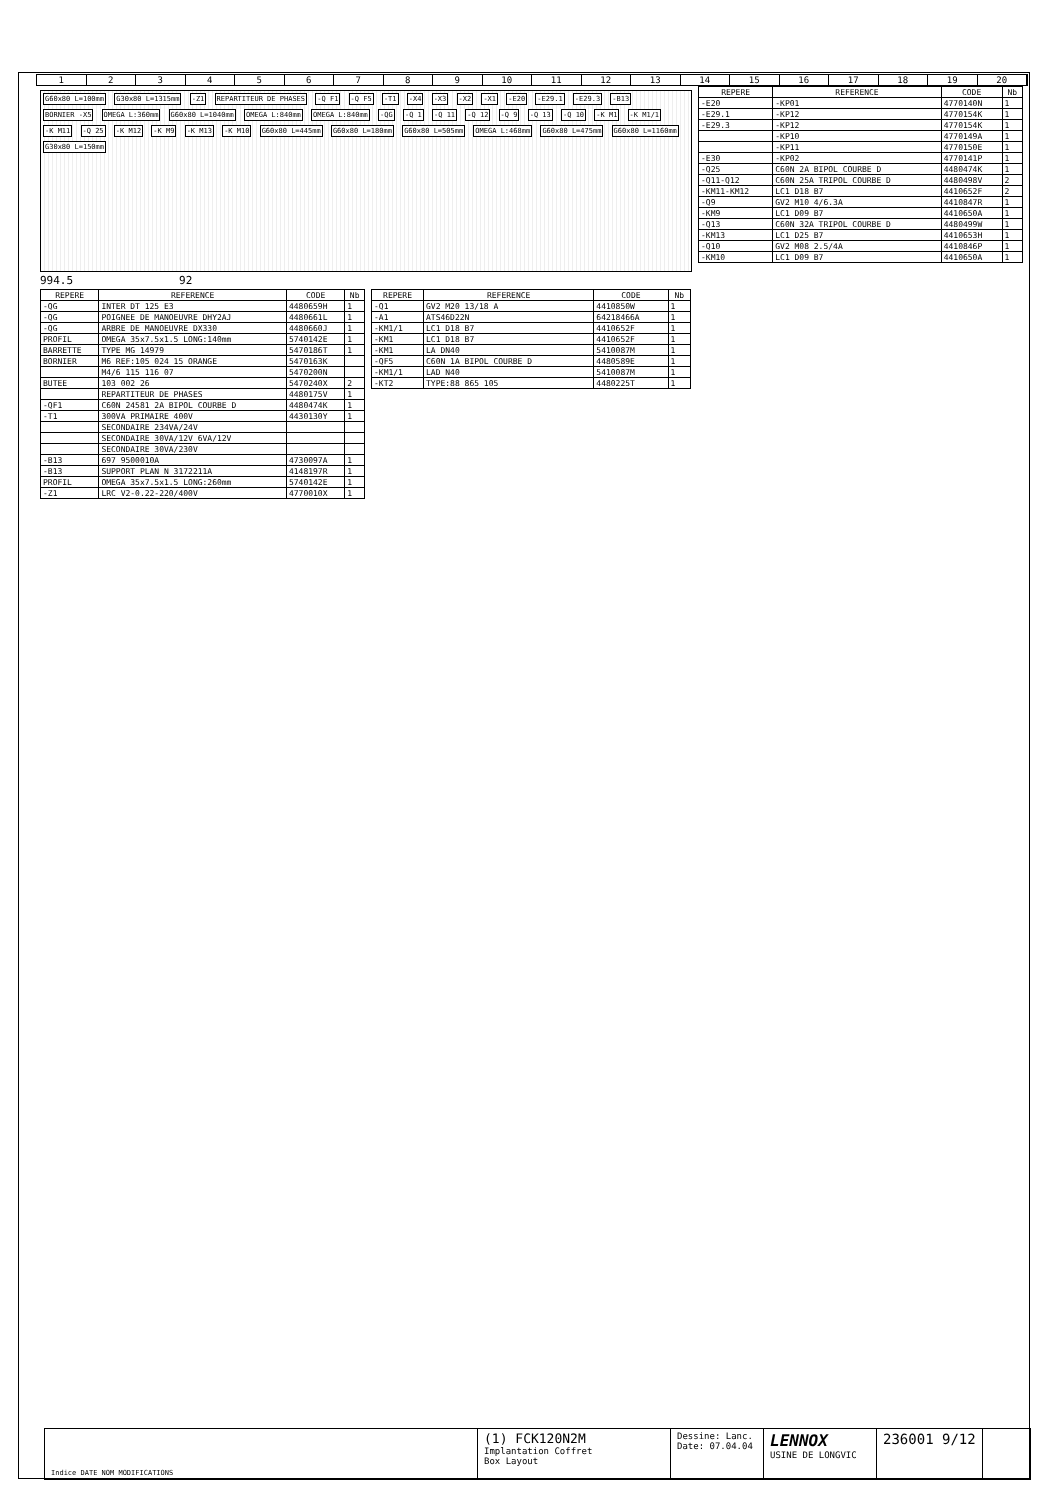123456789 10 11 12 13 14 15 16 17 18 19 20
G60x80 L=100mm G30x80 L=1315mm -Z1 REPARTITEUR DE PHASES -Q F1 -Q F5 -T1 -X4 -X3 -X2 -X1 -E20 -E29.1 -E29.3 -B13 BORNIER -X5 OMEGA L:360mm G60x80 L=1040mm OMEGA L:840mm OMEGA L:840mm -QG -Q 1 -Q 11 -Q 12 -Q 9 -Q 13 -Q 10 -K M1 -K M1/1 -K M11 -Q 25 -K M12 -K M9 -K M13 -K M10 G60x80 L=445mm G60x80 L=180mm G60x80 L=505mm OMEGA L:468mm G60x80 L=475mm G60x80 L=1160mm G30x80 L=150mm
994.5 92
| REPERE | REFERENCE | CODE | Nb |
| --- | --- | --- | --- |
| -QG | INTER DT 125 E3 | 4480659H | 1 |
| -QG | POIGNEE DE MANOEUVRE DHY2AJ | 4480661L | 1 |
| -QG | ARBRE DE MANOEUVRE DX330 | 4480660J | 1 |
| PROFIL | OMEGA 35x7.5x1.5 LONG:140mm | 5740142E | 1 |
| BARRETTE | TYPE MG 14979 | 5470186T | 1 |
| BORNIER | M6 REF:105 024 15 ORANGE | 5470163K | |
| | M4/6 115 116 07 | 5470200N | |
| BUTEE | 103 002 26 | 5470240X | 2 |
| | REPARTITEUR DE PHASES | 4480175V | 1 |
| -QF1 | C60N 24581 2A BIPOL COURBE D | 4480474K | 1 |
| -T1 | 300VA PRIMAIRE 400V | 4430130Y | 1 |
| | SECONDAIRE 234VA/24V | | |
| | SECONDAIRE 30VA/12V 6VA/12V | | |
| | SECONDAIRE 30VA/230V | | |
| -B13 | 697 9500010A | 4730097A | 1 |
| -B13 | SUPPORT PLAN N 3172211A | 4148197R | 1 |
| PROFIL | OMEGA 35x7.5x1.5 LONG:260mm | 5740142E | 1 |
| -Z1 | LRC V2-0.22-220/400V | 4770010X | 1 |
| REPERE | REFERENCE | CODE | Nb |
| --- | --- | --- | --- |
| -Q1 | GV2 M20 13/18 A | 4410850W | 1 |
| -A1 | ATS46D22N | 64218466A | 1 |
| -KM1/1 | LC1 D18 B7 | 4410652F | 1 |
| -KM1 | LC1 D18 B7 | 4410652F | 1 |
| -KM1 | LA DN40 | 5410087M | 1 |
| -QF5 | C60N 1A BIPOL COURBE D | 4480589E | 1 |
| -KM1/1 | LAD N40 | 5410087M | 1 |
| -KT2 | TYPE:88 865 105 | 4480225T | 1 |
| REPERE | REFERENCE | CODE | Nb |
| --- | --- | --- | --- |
| -E20 | -KP01 | 4770140N | 1 |
| -E29.1 | -KP12 | 4770154K | 1 |
| -E29.3 | -KP12 | 4770154K | 1 |
| | -KP10 | 4770149A | 1 |
| | -KP11 | 4770150E | 1 |
| -E30 | -KP02 | 4770141P | 1 |
| -Q25 | C60N 2A BIPOL COURBE D | 4480474K | 1 |
| -Q11-Q12 | C60N 25A TRIPOL COURBE D | 4480498V | 2 |
| -KM11-KM12 | LC1 D18 B7 | 4410652F | 2 |
| -Q9 | GV2 M10 4/6.3A | 4410847R | 1 |
| -KM9 | LC1 D09 B7 | 4410650A | 1 |
| -Q13 | C60N 32A TRIPOL COURBE D | 4480499W | 1 |
| -KM13 | LC1 D25 B7 | 4410653H | 1 |
| -Q10 | GV2 M08 2.5/4A | 4410846P | 1 |
| -KM10 | LC1 D09 B7 | 4410650A | 1 |
Indice DATE NOM MODIFICATIONS
(1) FCK120N2M
Implantation Coffret
Box Layout
Dessine: Lanc.
Date: 07.04.04
LENNOX
USINE DE LONGVIC
236001 9/12